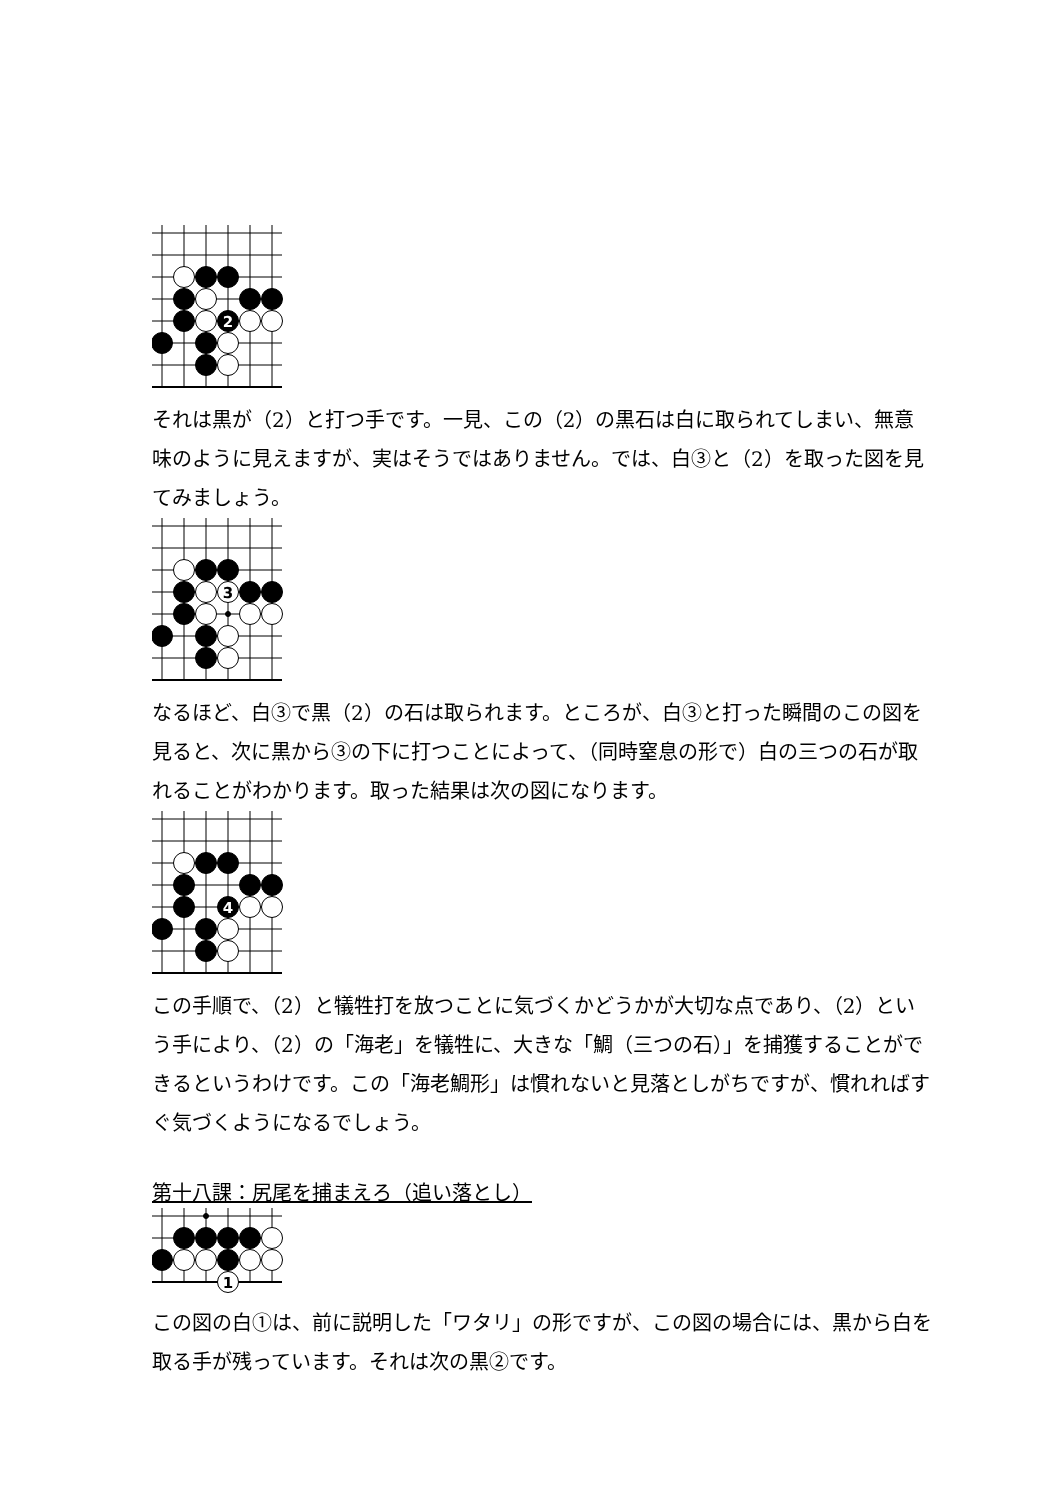2
それは黒が（2）と打つ手です。一見、この（2）の黒石は白に取られてしまい、無意味のように見えますが、実はそうではありません。では、白③と（2）を取った図を見てみましょう。
3
なるほど、白③で黒（2）の石は取られます。ところが、白③と打った瞬間のこの図を見ると、次に黒から③の下に打つことによって、（同時窒息の形で）白の三つの石が取れることがわかります。取った結果は次の図になります。
4
この手順で、（2）と犠牲打を放つことに気づくかどうかが大切な点であり、（2）という手により、（2）の「海老」を犠牲に、大きな「鯛（三つの石）」を捕獲することができるというわけです。この「海老鯛形」は慣れないと見落としがちですが、慣れればすぐ気づくようになるでしょう。
第十八課：尻尾を捕まえろ（追い落とし）
1
この図の白①は、前に説明した「ワタリ」の形ですが、この図の場合には、黒から白を取る手が残っています。それは次の黒②です。